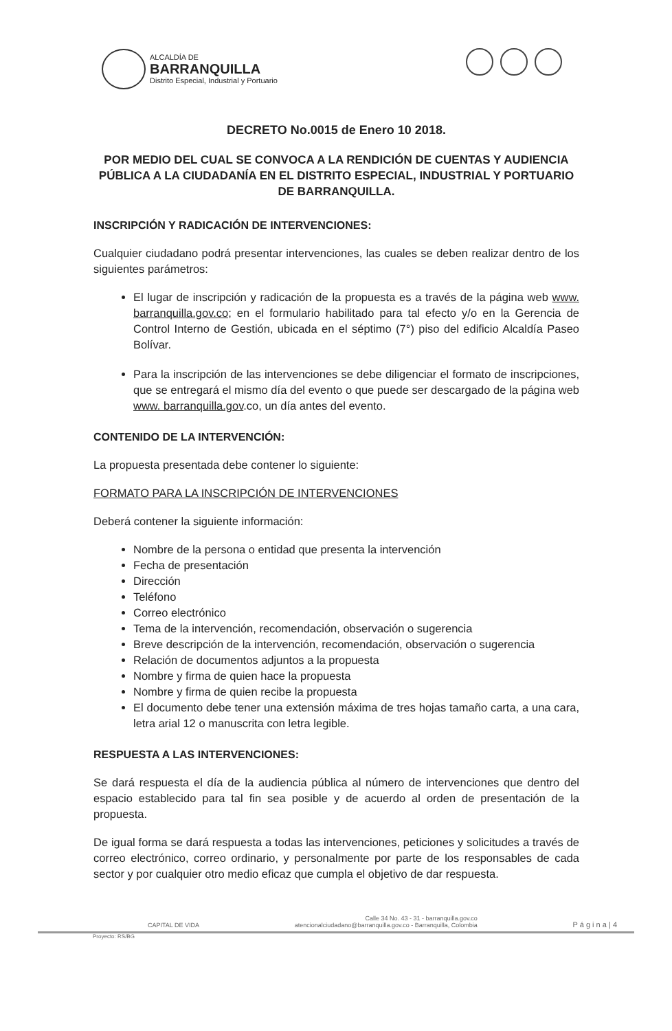ALCALDÍA DE
BARRANQUILLA
Distrito Especial, Industrial y Portuario
DECRETO No.0015 de Enero 10 2018.
POR MEDIO DEL CUAL SE CONVOCA A LA RENDICIÓN DE CUENTAS Y AUDIENCIA PÚBLICA A LA CIUDADANÍA EN EL DISTRITO ESPECIAL, INDUSTRIAL Y PORTUARIO DE BARRANQUILLA.
INSCRIPCIÓN Y RADICACIÓN DE INTERVENCIONES:
Cualquier ciudadano podrá presentar intervenciones, las cuales se deben realizar dentro de los siguientes parámetros:
El lugar de inscripción y radicación de la propuesta es a través de la página web www. barranquilla.gov.co; en el formulario habilitado para tal efecto y/o en la Gerencia de Control Interno de Gestión, ubicada en el séptimo (7°) piso del edificio Alcaldía Paseo Bolívar.
Para la inscripción de las intervenciones se debe diligenciar el formato de inscripciones, que se entregará el mismo día del evento o que puede ser descargado de la página web www. barranquilla.gov.co, un día antes del evento.
CONTENIDO DE LA INTERVENCIÓN:
La propuesta presentada debe contener lo siguiente:
FORMATO PARA LA INSCRIPCIÓN DE INTERVENCIONES
Deberá contener la siguiente información:
Nombre de la persona o entidad que presenta la intervención
Fecha de presentación
Dirección
Teléfono
Correo electrónico
Tema de la intervención, recomendación, observación o sugerencia
Breve descripción de la intervención, recomendación, observación o sugerencia
Relación de documentos adjuntos a la propuesta
Nombre y firma de quien hace la propuesta
Nombre y firma de quien recibe la propuesta
El documento debe tener una extensión máxima de tres hojas tamaño carta, a una cara, letra arial 12 o manuscrita con letra legible.
RESPUESTA A LAS INTERVENCIONES:
Se dará respuesta el día de la audiencia pública al número de intervenciones que dentro del espacio establecido para tal fin sea posible y de acuerdo al orden de presentación de la propuesta.
De igual forma se dará respuesta a todas las intervenciones, peticiones y solicitudes a través de correo electrónico, correo ordinario, y personalmente por parte de los responsables de cada sector y por cualquier otro medio eficaz que cumpla el objetivo de dar respuesta.
CAPITAL DE VIDA
Calle 34 No. 43 - 31 - barranquilla.gov.co
atencionalciudadano@barranquilla.gov.co - Barranquilla, Colombia
P á g i n a | 4
Proyecto: RS/BG